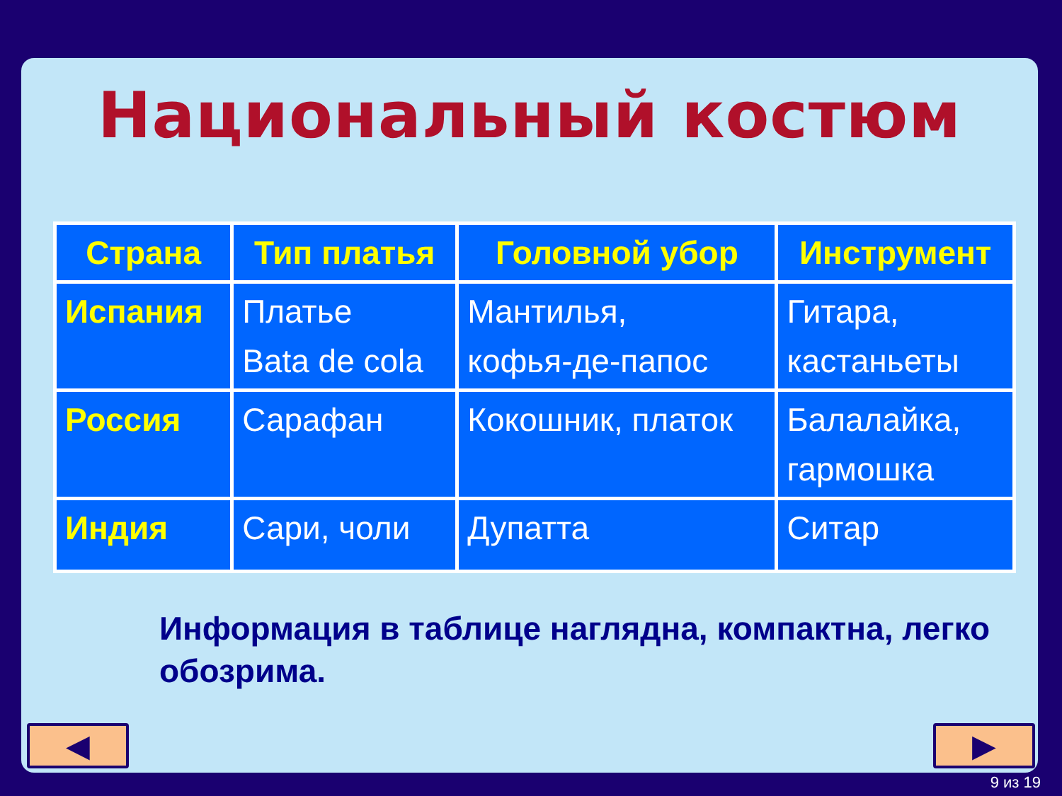Национальный костюм
| Страна | Тип платья | Головной убор | Инструмент |
| --- | --- | --- | --- |
| Испания | Платье Bata de cola | Мантилья, кофья-де-папос | Гитара, кастаньеты |
| Россия | Сарафан | Кокошник, платок | Балалайка, гармошка |
| Индия | Сари, чоли | Дупатта | Ситар |
Информация в таблице наглядна, компактна, легко обозрима.
◀ ▶
9 из 19